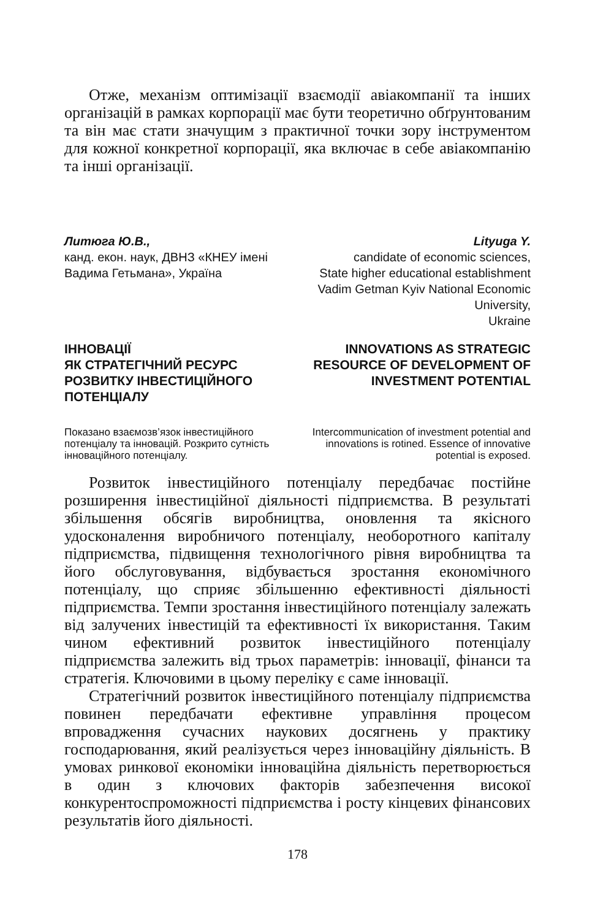Отже, механізм оптимізації взаємодії авіакомпанії та інших організацій в рамках корпорації має бути теоретично обґрунтованим та він має стати значущим з практичної точки зору інструментом для кожної конкретної корпорації, яка включає в себе авіакомпанію та інші організації.
Литюга Ю.В.,
канд. екон. наук, ДВНЗ «КНЕУ імені Вадима Гетьмана», Україна
Lityuga Y.
candidate of economic sciences,
State higher educational establishment Vadim Getman Kyiv National Economic University,
Ukraine
ІННОВАЦІЇ
ЯК СТРАТЕГІЧНИЙ РЕСУРС РОЗВИТКУ ІНВЕСТИЦІЙНОГО ПОТЕНЦІАЛУ
INNOVATIONS AS STRATEGIC RESOURCE OF DEVELOPMENT OF INVESTMENT POTENTIAL
Показано взаємозв’язок інвестиційного потенціалу та інновацій. Розкрито сутність інноваційного потенціалу.
Intercommunication of investment potential and innovations is rotined. Essence of innovative potential is exposed.
Розвиток інвестиційного потенціалу передбачає постійне розширення інвестиційної діяльності підприємства. В результаті збільшення обсягів виробництва, оновлення та якісного удосконалення виробничого потенціалу, необоротного капіталу підприємства, підвищення технологічного рівня виробництва та його обслуговування, відбувається зростання економічного потенціалу, що сприяє збільшенню ефективності діяльності підприємства. Темпи зростання інвестиційного потенціалу залежать від залучених інвестицій та ефективності їх використання. Таким чином ефективний розвиток інвестиційного потенціалу підприємства залежить від трьох параметрів: інновації, фінанси та стратегія. Ключовими в цьому переліку є саме інновації.
Стратегічний розвиток інвестиційного потенціалу підприємства повинен передбачати ефективне управління процесом впровадження сучасних наукових досягнень у практику господарювання, який реалізується через інноваційну діяльність. В умовах ринкової економіки інноваційна діяльність перетворюється в один з ключових факторів забезпечення високої конкурентоспроможності підприємства і росту кінцевих фінансових результатів його діяльності.
178